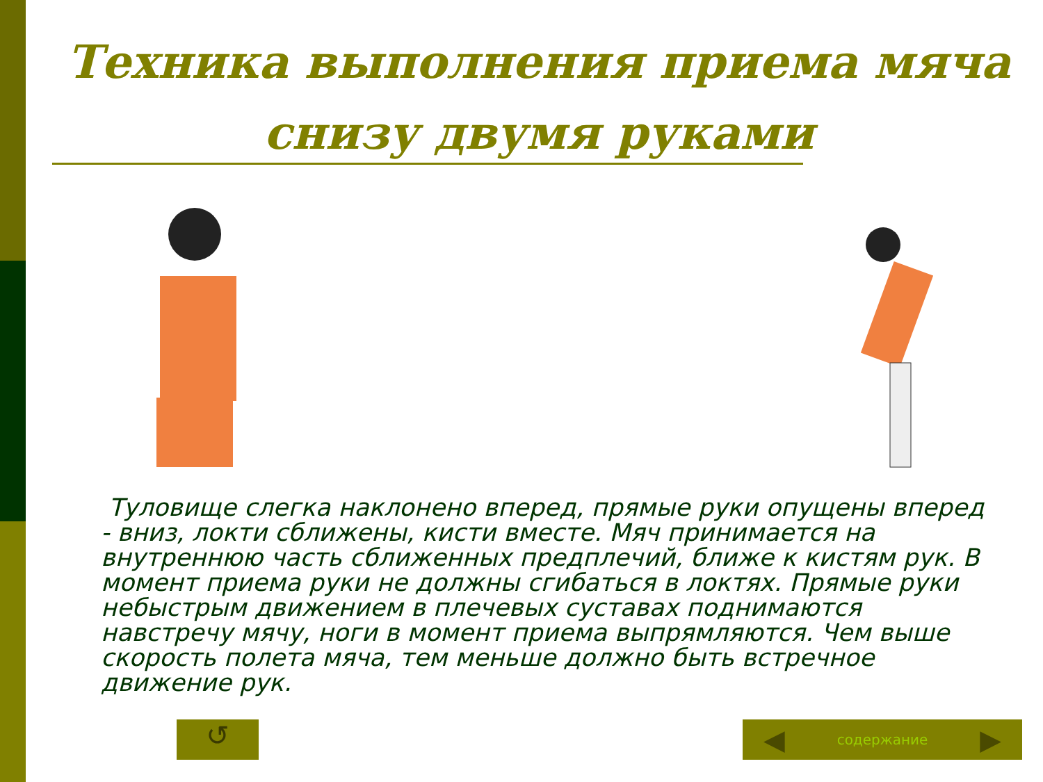Техника выполнения приема мяча снизу двумя руками
Туловище слегка наклонено вперед, прямые руки опущены вперед - вниз, локти сближены, кисти вместе. Мяч принимается на внутреннюю часть сближенных предплечий, ближе к кистям рук. В момент приема руки не должны сгибаться в локтях. Прямые руки небыстрым движением в плечевых суставах поднимаются навстречу мячу, ноги в момент приема выпрямляются. Чем выше скорость полета мяча, тем меньше должно быть встречное движение рук.
↺ ◀ содержание ▶